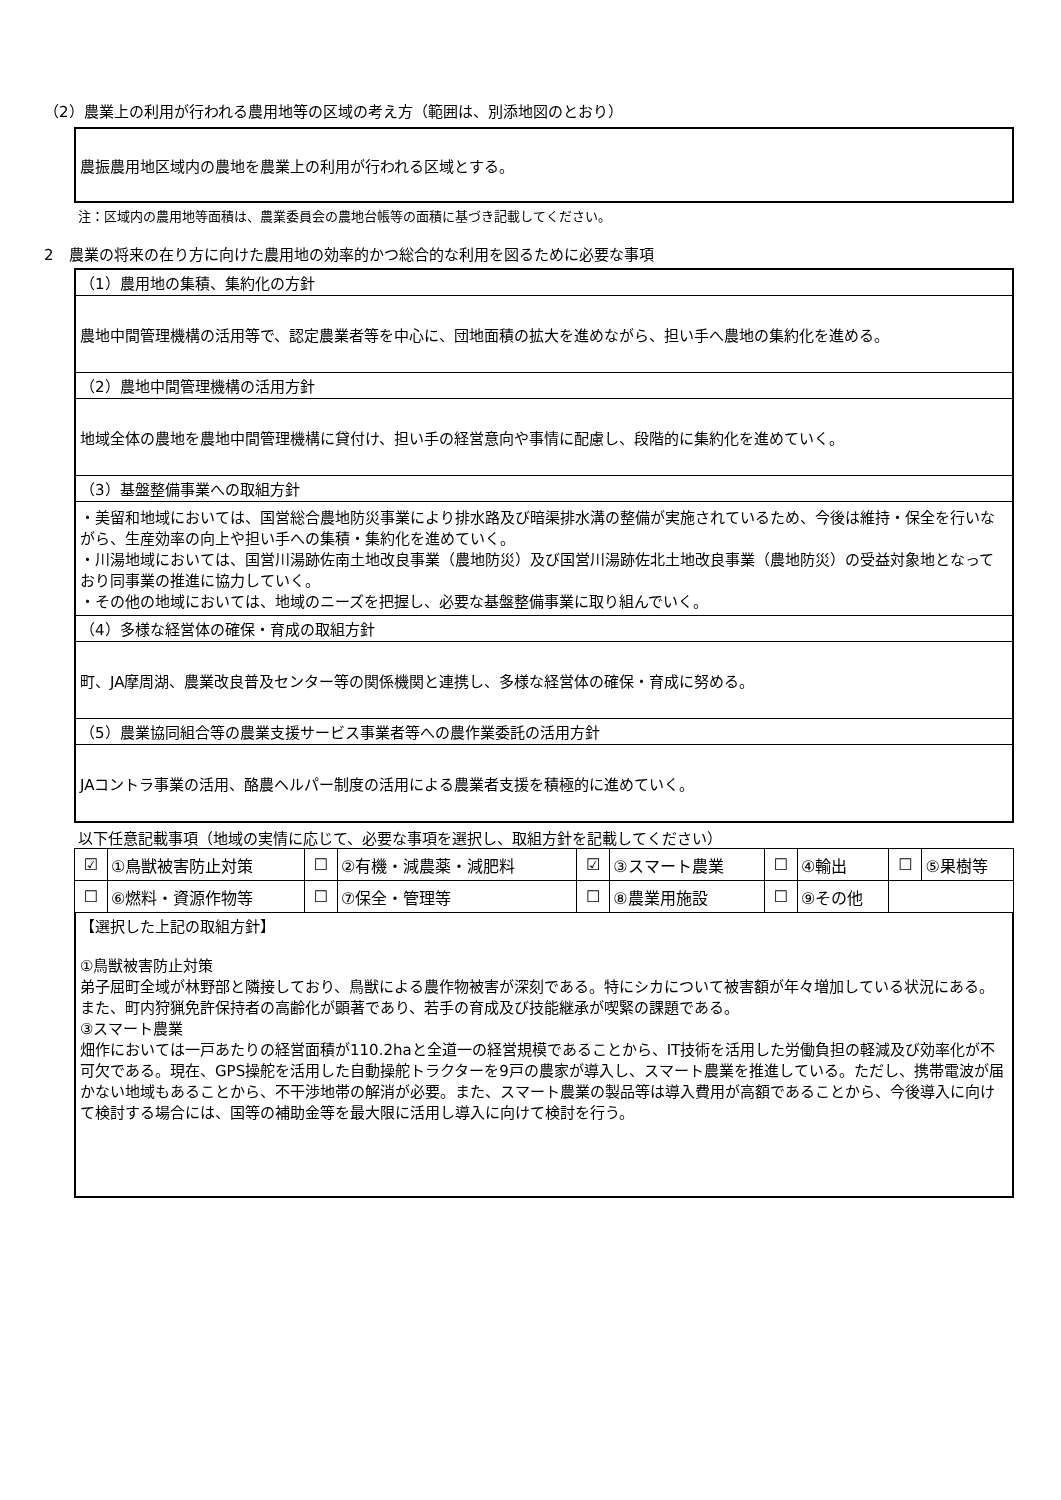（2）農業上の利用が行われる農用地等の区域の考え方（範囲は、別添地図のとおり）
農振農用地区域内の農地を農業上の利用が行われる区域とする。
注：区域内の農用地等面積は、農業委員会の農地台帳等の面積に基づき記載してください。
2　農業の将来の在り方に向けた農用地の効率的かつ総合的な利用を図るために必要な事項
（1）農用地の集積、集約化の方針
農地中間管理機構の活用等で、認定農業者等を中心に、団地面積の拡大を進めながら、担い手へ農地の集約化を進める。
（2）農地中間管理機構の活用方針
地域全体の農地を農地中間管理機構に貸付け、担い手の経営意向や事情に配慮し、段階的に集約化を進めていく。
（3）基盤整備事業への取組方針
・美留和地域においては、国営総合農地防災事業により排水路及び暗渠排水溝の整備が実施されているため、今後は維持・保全を行いながら、生産効率の向上や担い手への集積・集約化を進めていく。
・川湯地域においては、国営川湯跡佐南土地改良事業（農地防災）及び国営川湯跡佐北土地改良事業（農地防災）の受益対象地となっており同事業の推進に協力していく。
・その他の地域においては、地域のニーズを把握し、必要な基盤整備事業に取り組んでいく。
（4）多様な経営体の確保・育成の取組方針
町、JA摩周湖、農業改良普及センター等の関係機関と連携し、多様な経営体の確保・育成に努める。
（5）農業協同組合等の農業支援サービス事業者等への農作業委託の活用方針
JAコントラ事業の活用、酪農ヘルパー制度の活用による農業者支援を積極的に進めていく。
以下任意記載事項（地域の実情に応じて、必要な事項を選択し、取組方針を記載してください）
| ☑ | ①鳥獣被害防止対策 | ☐ | ②有機・減農薬・減肥料 | ☑ | ③スマート農業 | ☐ | ④輸出 | ☐ | ⑤果樹等 |
| ☐ | ⑥燃料・資源作物等 | ☐ | ⑦保全・管理等 | ☐ | ⑧農業用施設 | ☐ | ⑨その他 | | |
【選択した上記の取組方針】
①鳥獣被害防止対策
弟子屈町全域が林野部と隣接しており、鳥獣による農作物被害が深刻である。特にシカについて被害額が年々増加している状況にある。また、町内狩猟免許保持者の高齢化が顕著であり、若手の育成及び技能継承が喫緊の課題である。
③スマート農業
畑作においては一戸あたりの経営面積が110.2haと全道一の経営規模であることから、IT技術を活用した労働負担の軽減及び効率化が不可欠である。現在、GPS操舵を活用した自動操舵トラクターを9戸の農家が導入し、スマート農業を推進している。ただし、携帯電波が届かない地域もあることから、不干渉地帯の解消が必要。また、スマート農業の製品等は導入費用が高額であることから、今後導入に向けて検討する場合には、国等の補助金等を最大限に活用し導入に向けて検討を行う。